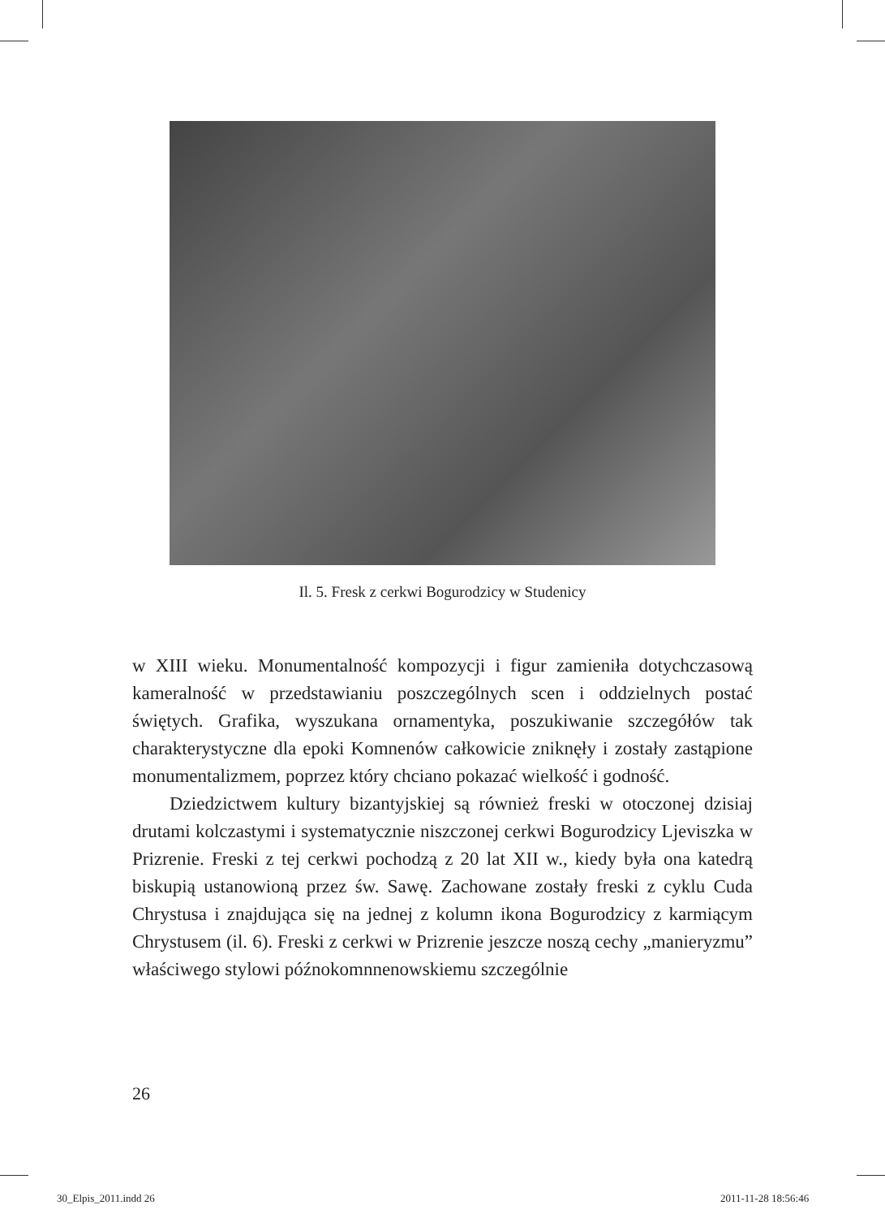Il. 5. Fresk z cerkwi Bogurodzicy w Studenicy
w XIII wieku. Monumentalność kompozycji i figur zamieniła dotychczasową kameralność w przedstawianiu poszczególnych scen i oddzielnych postać świętych. Grafika, wyszukana ornamentyka, poszukiwanie szczegółów tak charakterystyczne dla epoki Komnenów całkowicie zniknęły i zostały zastąpione monumentalizmem, poprzez który chciano pokazać wielkość i godność.
Dziedzictwem kultury bizantyjskiej są również freski w otoczonej dzisiaj drutami kolczastymi i systematycznie niszczonej cerkwi Bogurodzicy Ljeviszka w Prizrenie. Freski z tej cerkwi pochodzą z 20 lat XII w., kiedy była ona katedrą biskupią ustanowioną przez św. Sawę. Zachowane zostały freski z cyklu Cuda Chrystusa i znajdująca się na jednej z kolumn ikona Bogurodzicy z karmiącym Chrystusem (il. 6). Freski z cerkwi w Prizrenie jeszcze noszą cechy „manieryzmu” właściwego stylowi późnokomnnenowskiemu szczególnie
26
30_Elpis_2011.indd 26 2011-11-28 18:56:46